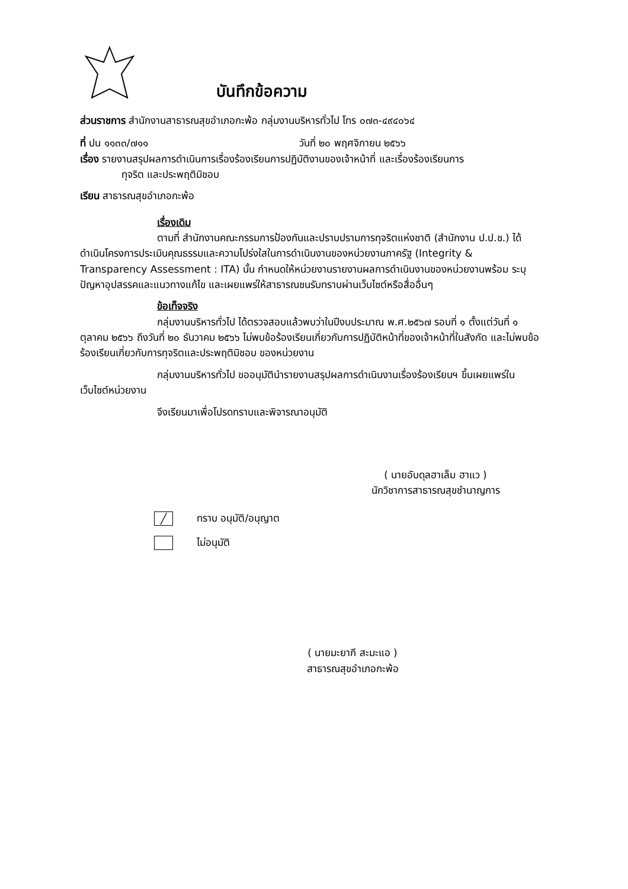บันทึกข้อความ
ส่วนราชการ สำนักงานสาธารณสุขอำเภอกะพ้อ กลุ่มงานบริหารทั่วไป โทร ๐๗๓-๔๙๔๐๖๔
ที่ ปน ๑๑๓๓/๗๑๑ วันที่ ๒๐ พฤศจิกายน ๒๕๖๖
เรื่อง รายงานสรุปผลการดำเนินการเรื่องร้องเรียนการปฏิบัติงานของเจ้าหน้าที่ และเรื่องร้องเรียนการ
ทุจริต และประพฤติมิชอบ
เรียน สาธารณสุขอำเภอกะพ้อ
เรื่องเดิม
ตามที่ สำนักงานคณะกรรมการป้องกันและปราบปรามการทุจริตแห่งชาติ (สำนักงาน ป.ป.ช.) ได้ดำเนินโครงการประเมินคุณธรรมและความโปร่งใสในการดำเนินงานของหน่วยงานภาครัฐ (Integrity & Transparency Assessment : ITA) นั้น กำหนดให้หน่วยงานรายงานผลการดำเนินงานของหน่วยงานพร้อม ระบุปัญหาอุปสรรคและแนวทางแก้ไข และเผยแพร่ให้สาธารณชนรับทราบผ่านเว็บไซต์หรือสื่ออื่นๆ
ข้อเท็จจริง
กลุ่มงานบริหารทั่วไป ได้ตรวจสอบแล้วพบว่าในปีงบประมาณ พ.ศ.๒๕๖๗ รอบที่ ๑ ตั้งแต่วันที่ ๑ ตุลาคม ๒๕๖๖ ถึงวันที่ ๒๐ ธันวาคม ๒๕๖๖ ไม่พบข้อร้องเรียนเกี่ยวกับการปฏิบัติหน้าที่ของเจ้าหน้าที่ในสังกัด และไม่พบข้อร้องเรียนเกี่ยวกับการทุจริตและประพฤติมิชอบ ของหน่วยงาน
กลุ่มงานบริหารทั่วไป ขออนุมัตินำรายงานสรุปผลการดำเนินงานเรื่องร้องเรียนฯ ขึ้นเผยแพร่ในเว็บไซต์หน่วยงาน
จึงเรียนมาเพื่อโปรดทราบและพิจารณาอนุมัติ
( นายอับดุลฮาเล็ม ฮาแว )
นักวิชาการสาธารณสุขชำนาญการ
╱ ทราบ อนุมัติ/อนุญาต
ไม่อนุมัติ
( นายมะยากี สะมะแอ )
สาธารณสุขอำเภอกะพ้อ